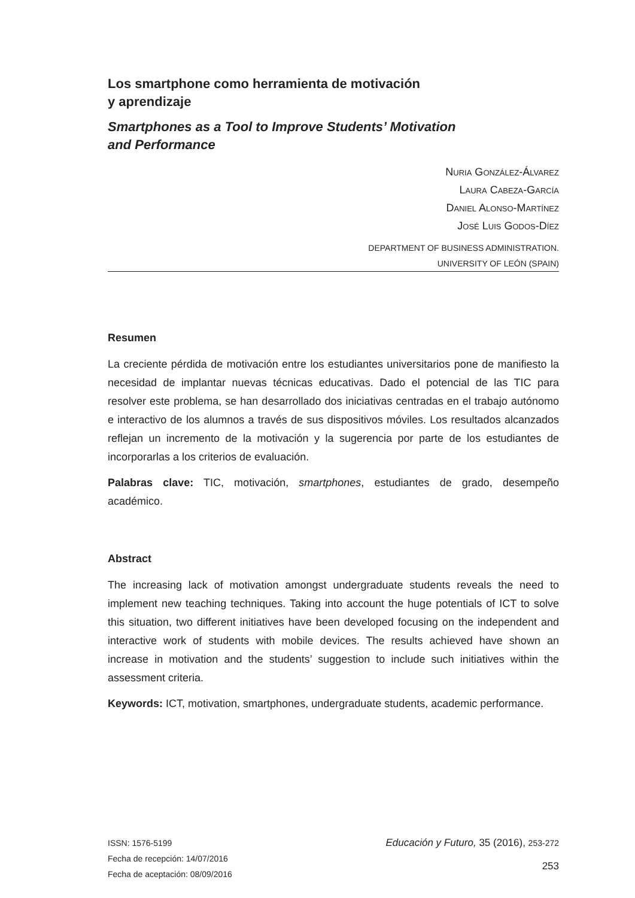Los smartphone como herramienta de motivación
y aprendizaje
Smartphones as a Tool to Improve Students’ Motivation
and Performance
NURIA GONZÁLEZ-ÁLVAREZ
LAURA CABEZA-GARCÍA
DANIEL ALONSO-MARTÍNEZ
JOSÉ LUIS GODOS-DÍEZ
DEPARTMENT OF BUSINESS ADMINISTRATION.
UNIVERSITY OF LEÓN (SPAIN)
Resumen
La creciente pérdida de motivación entre los estudiantes universitarios pone de manifiesto la necesidad de implantar nuevas técnicas educativas. Dado el potencial de las TIC para resolver este problema, se han desarrollado dos iniciativas centradas en el trabajo autónomo e interactivo de los alumnos a través de sus dispositivos móviles. Los resultados alcanzados reflejan un incremento de la motivación y la sugerencia por parte de los estudiantes de incorporarlas a los criterios de evaluación.
Palabras clave: TIC, motivación, smartphones, estudiantes de grado, desempeño académico.
Abstract
The increasing lack of motivation amongst undergraduate students reveals the need to implement new teaching techniques. Taking into account the huge potentials of ICT to solve this situation, two different initiatives have been developed focusing on the independent and interactive work of students with mobile devices. The results achieved have shown an increase in motivation and the students’ suggestion to include such initiatives within the assessment criteria.
Keywords: ICT, motivation, smartphones, undergraduate students, academic performance.
ISSN: 1576-5199 Educación y Futuro, 35 (2016), 253-272
Fecha de recepción: 14/07/2016
Fecha de aceptación: 08/09/2016 253